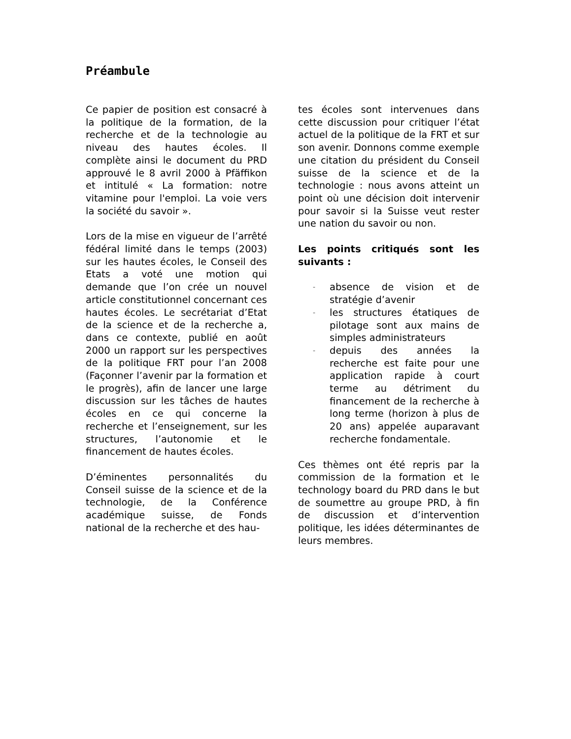Préambule
Ce papier de position est consacré à la politique de la formation, de la recherche et de la technologie au niveau des hautes écoles. Il complète ainsi le document du PRD approuvé le 8 avril 2000 à Pfäffikon et intitulé « La formation: notre vitamine pour l'emploi. La voie vers la société du savoir ».
Lors de la mise en vigueur de l’arrêté fédéral limité dans le temps (2003) sur les hautes écoles, le Conseil des Etats a voté une motion qui demande que l’on crée un nouvel article constitutionnel concernant ces hautes écoles. Le secrétariat d’Etat de la science et de la recherche a, dans ce contexte, publié en août 2000 un rapport sur les perspectives de la politique FRT pour l’an 2008 (Façonner l’avenir par la formation et le progrès), afin de lancer une large discussion sur les tâches de hautes écoles en ce qui concerne la recherche et l’enseignement, sur les structures, l’autonomie et le financement de hautes écoles.
D’éminentes personnalités du Conseil suisse de la science et de la technologie, de la Conférence académique suisse, de Fonds national de la recherche et des hau-
tes écoles sont intervenues dans cette discussion pour critiquer l’état actuel de la politique de la FRT et sur son avenir. Donnons comme exemple une citation du président du Conseil suisse de la science et de la technologie : nous avons atteint un point où une décision doit intervenir pour savoir si la Suisse veut rester une nation du savoir ou non.
Les points critiqués sont les suivants :
- absence de vision et de stratégie d’avenir
- les structures étatiques de pilotage sont aux mains de simples administrateurs
- depuis des années la recherche est faite pour une application rapide à court terme au détriment du financement de la recherche à long terme (horizon à plus de 20 ans) appelée auparavant recherche fondamentale.
Ces thèmes ont été repris par la commission de la formation et le technology board du PRD dans le but de soumettre au groupe PRD, à fin de discussion et d’intervention politique, les idées déterminantes de leurs membres.